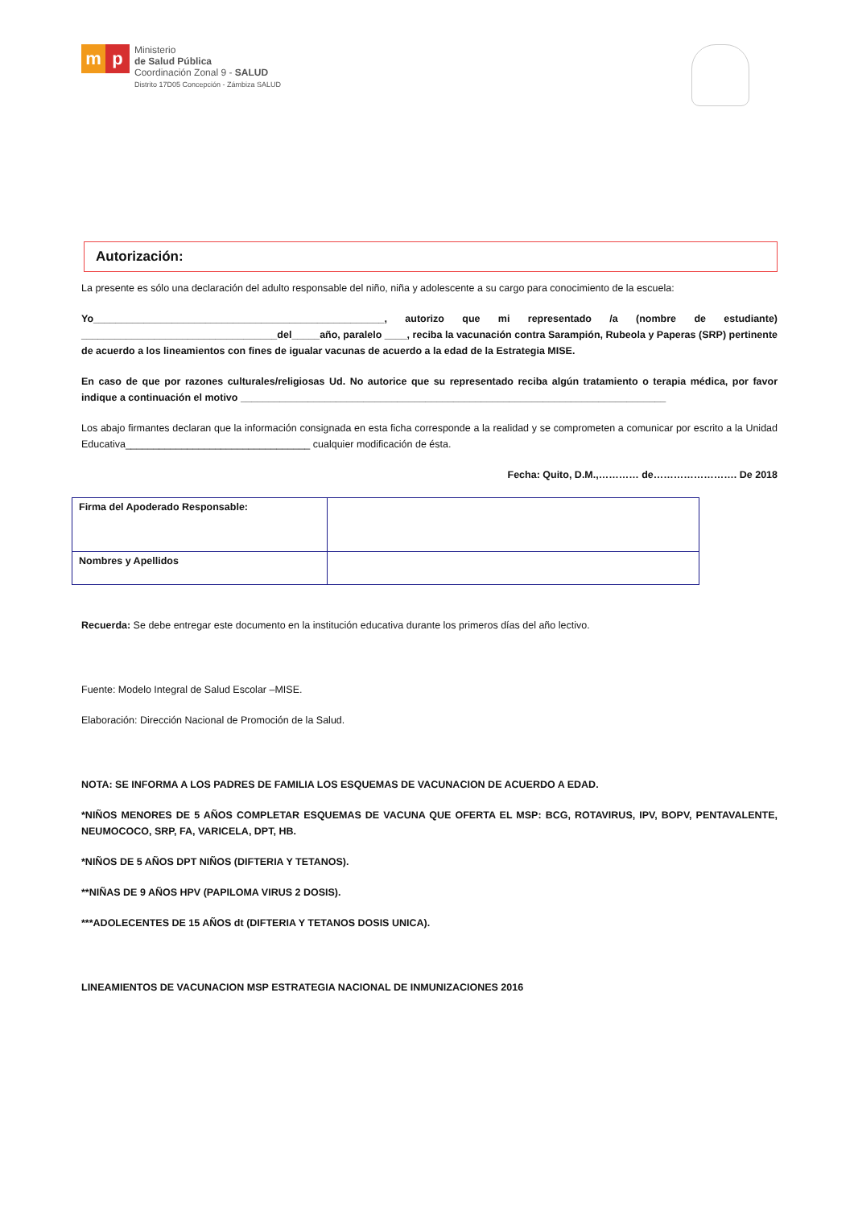m p
Ministerio
de Salud Pública
Coordinación Zonal 9 - SALUD
Distrito 17D05 Concepción - Zámbiza SALUD
Autorización:
La presente es sólo una declaración del adulto responsable del niño, niña y adolescente a su cargo para conocimiento de la escuela:
Yo____________________________________________________, autorizo que mi representado /a (nombre de estudiante) ___________________________________del_____año, paralelo ____, reciba la vacunación contra Sarampión, Rubeola y Paperas (SRP) pertinente de acuerdo a los lineamientos con fines de igualar vacunas de acuerdo a la edad de la Estrategia MISE.
En caso de que por razones culturales/religiosas Ud. No autorice que su representado reciba algún tratamiento o terapia médica, por favor indique a continuación el motivo ____________________________________________________________________________
Los abajo firmantes declaran que la información consignada en esta ficha corresponde a la realidad y se comprometen a comunicar por escrito a la Unidad Educativa_________________________________ cualquier modificación de ésta.
Fecha: Quito, D.M.,………… de……………………. De 2018
| Firma del Apoderado Responsable: | |
| Nombres y Apellidos | |
Recuerda: Se debe entregar este documento en la institución educativa durante los primeros días del año lectivo.
Fuente: Modelo Integral de Salud Escolar –MISE.
Elaboración: Dirección Nacional de Promoción de la Salud.
NOTA: SE INFORMA A LOS PADRES DE FAMILIA LOS ESQUEMAS DE VACUNACION DE ACUERDO A EDAD.
*NIÑOS MENORES DE 5 AÑOS COMPLETAR ESQUEMAS DE VACUNA QUE OFERTA EL MSP: BCG, ROTAVIRUS, IPV, BOPV, PENTAVALENTE, NEUMOCOCO, SRP, FA, VARICELA, DPT, HB.
*NIÑOS DE 5 AÑOS DPT NIÑOS (DIFTERIA Y TETANOS).
**NIÑAS DE 9 AÑOS HPV (PAPILOMA VIRUS 2 DOSIS).
***ADOLECENTES DE 15 AÑOS dt (DIFTERIA Y TETANOS DOSIS UNICA).
LINEAMIENTOS DE VACUNACION MSP ESTRATEGIA NACIONAL DE INMUNIZACIONES 2016